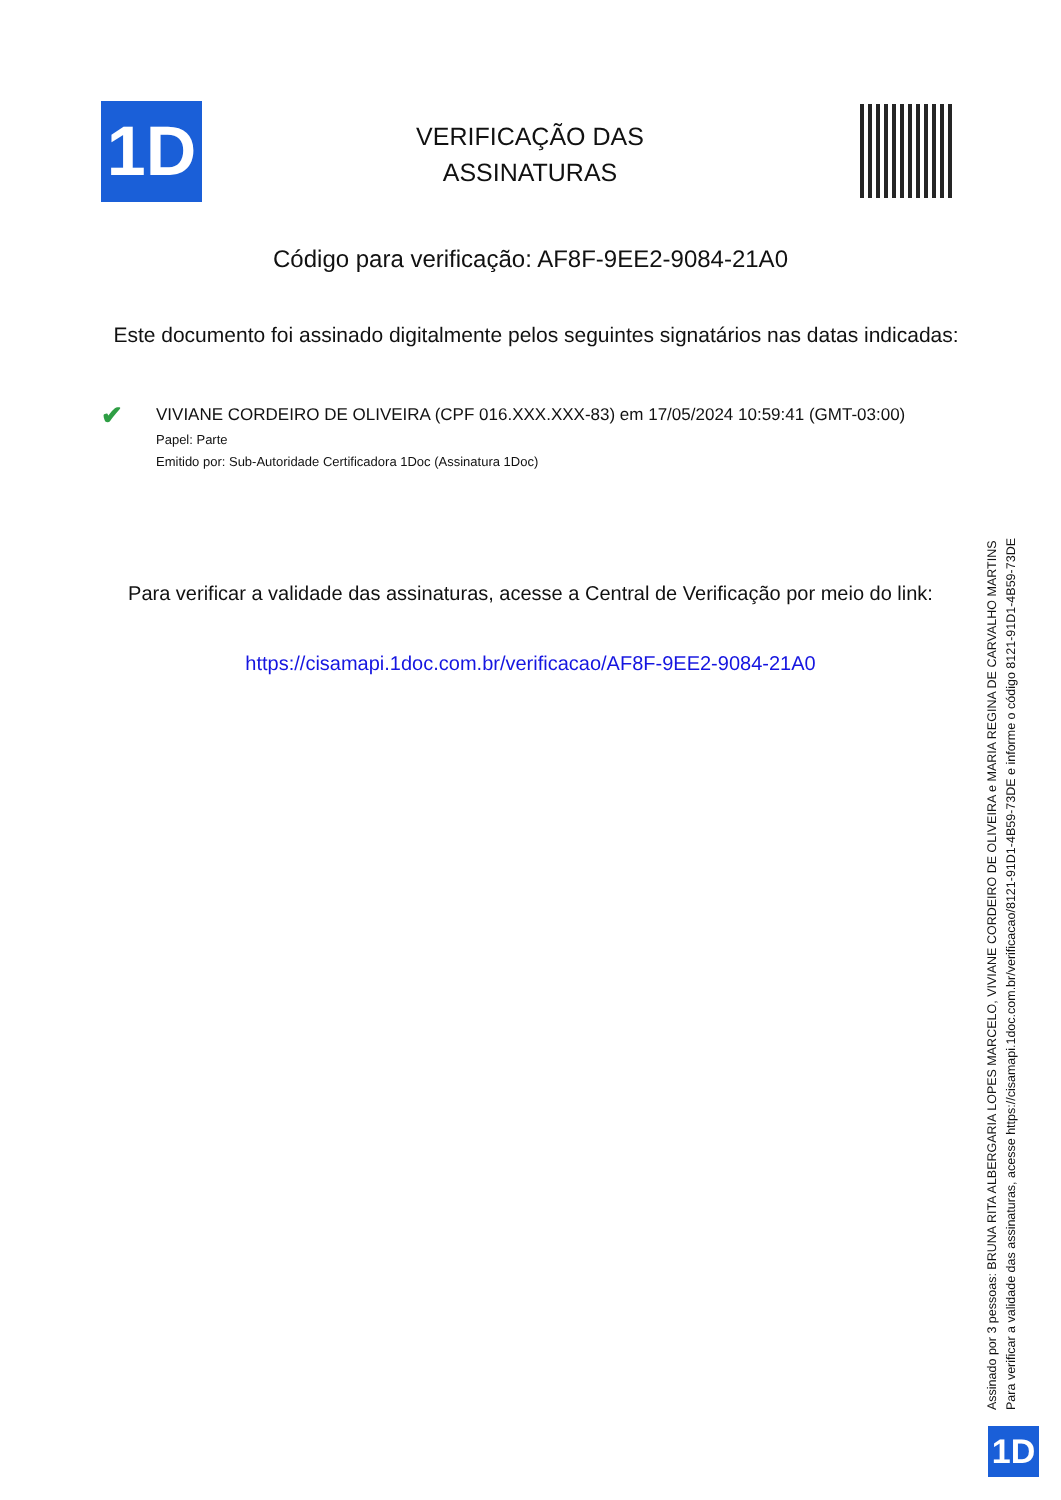1D
VERIFICAÇÃO DAS ASSINATURAS
Código para verificação: AF8F-9EE2-9084-21A0
Este documento foi assinado digitalmente pelos seguintes signatários nas datas indicadas:
✔
VIVIANE CORDEIRO DE OLIVEIRA (CPF 016.XXX.XXX-83) em 17/05/2024 10:59:41 (GMT-03:00)
Papel: Parte
Emitido por: Sub-Autoridade Certificadora 1Doc (Assinatura 1Doc)
Para verificar a validade das assinaturas, acesse a Central de Verificação por meio do link:
https://cisamapi.1doc.com.br/verificacao/AF8F-9EE2-9084-21A0
Assinado por 3 pessoas: BRUNA RITA ALBERGARIA LOPES MARCELO, VIVIANE CORDEIRO DE OLIVEIRA e MARIA REGINA DE CARVALHO MARTINS
Para verificar a validade das assinaturas, acesse https://cisamapi.1doc.com.br/verificacao/8121-91D1-4B59-73DE e informe o código 8121-91D1-4B59-73DE
1D